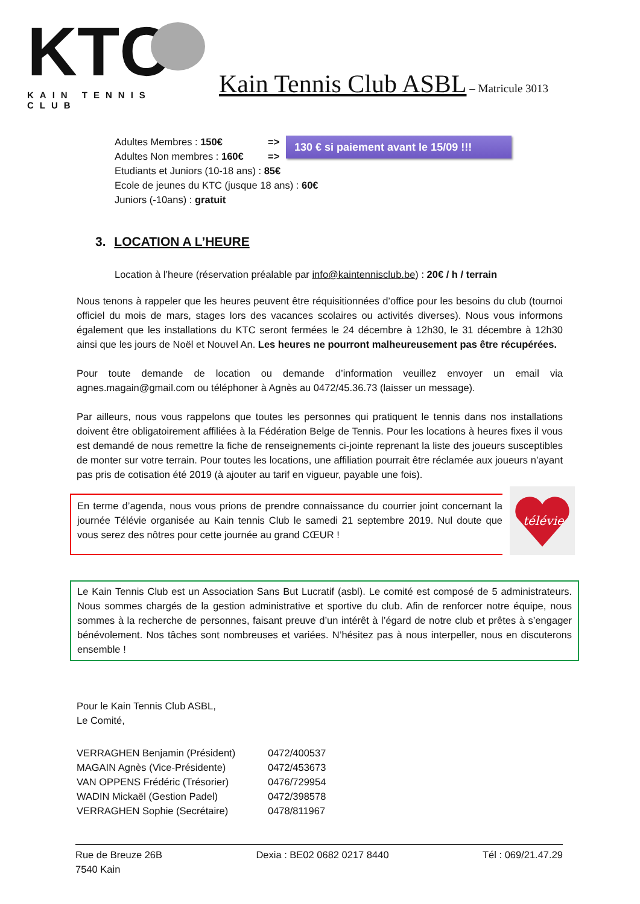KTC
KAIN TENNIS CLUB
Kain Tennis Club ASBL – Matricule 3013
130 € si paiement avant le 15/09 !!!
Adultes Membres : 150€ =>
Adultes Non membres : 160€ =>
Etudiants et Juniors (10-18 ans) : 85€
Ecole de jeunes du KTC (jusque 18 ans) : 60€
Juniors (-10ans) : gratuit
3. LOCATION A L’HEURE
Location à l’heure (réservation préalable par info@kaintennisclub.be) : 20€ / h / terrain
Nous tenons à rappeler que les heures peuvent être réquisitionnées d’office pour les besoins du club (tournoi officiel du mois de mars, stages lors des vacances scolaires ou activités diverses). Nous vous informons également que les installations du KTC seront fermées le 24 décembre à 12h30, le 31 décembre à 12h30 ainsi que les jours de Noël et Nouvel An. Les heures ne pourront malheureusement pas être récupérées.
Pour toute demande de location ou demande d’information veuillez envoyer un email via agnes.magain@gmail.com ou téléphoner à Agnès au 0472/45.36.73 (laisser un message).
Par ailleurs, nous vous rappelons que toutes les personnes qui pratiquent le tennis dans nos installations doivent être obligatoirement affiliées à la Fédération Belge de Tennis. Pour les locations à heures fixes il vous est demandé de nous remettre la fiche de renseignements ci-jointe reprenant la liste des joueurs susceptibles de monter sur votre terrain. Pour toutes les locations, une affiliation pourrait être réclamée aux joueurs n’ayant pas pris de cotisation été 2019 (à ajouter au tarif en vigueur, payable une fois).
En terme d’agenda, nous vous prions de prendre connaissance du courrier joint concernant la journée Télévie organisée au Kain tennis Club le samedi 21 septembre 2019. Nul doute que vous serez des nôtres pour cette journée au grand CŒUR !
télévie
Le Kain Tennis Club est un Association Sans But Lucratif (asbl). Le comité est composé de 5 administrateurs. Nous sommes chargés de la gestion administrative et sportive du club. Afin de renforcer notre équipe, nous sommes à la recherche de personnes, faisant preuve d’un intérêt à l’égard de notre club et prêtes à s’engager bénévolement. Nos tâches sont nombreuses et variées. N’hésitez pas à nous interpeller, nous en discuterons ensemble !
Pour le Kain Tennis Club ASBL,
Le Comité,
VERRAGHEN Benjamin (Président) 0472/400537
MAGAIN Agnès (Vice-Présidente) 0472/453673
VAN OPPENS Frédéric (Trésorier) 0476/729954
WADIN Mickaël (Gestion Padel) 0472/398578
VERRAGHEN Sophie (Secrétaire) 0478/811967
Rue de Breuze 26B
7540 Kain
Dexia : BE02 0682 0217 8440 Tél : 069/21.47.29